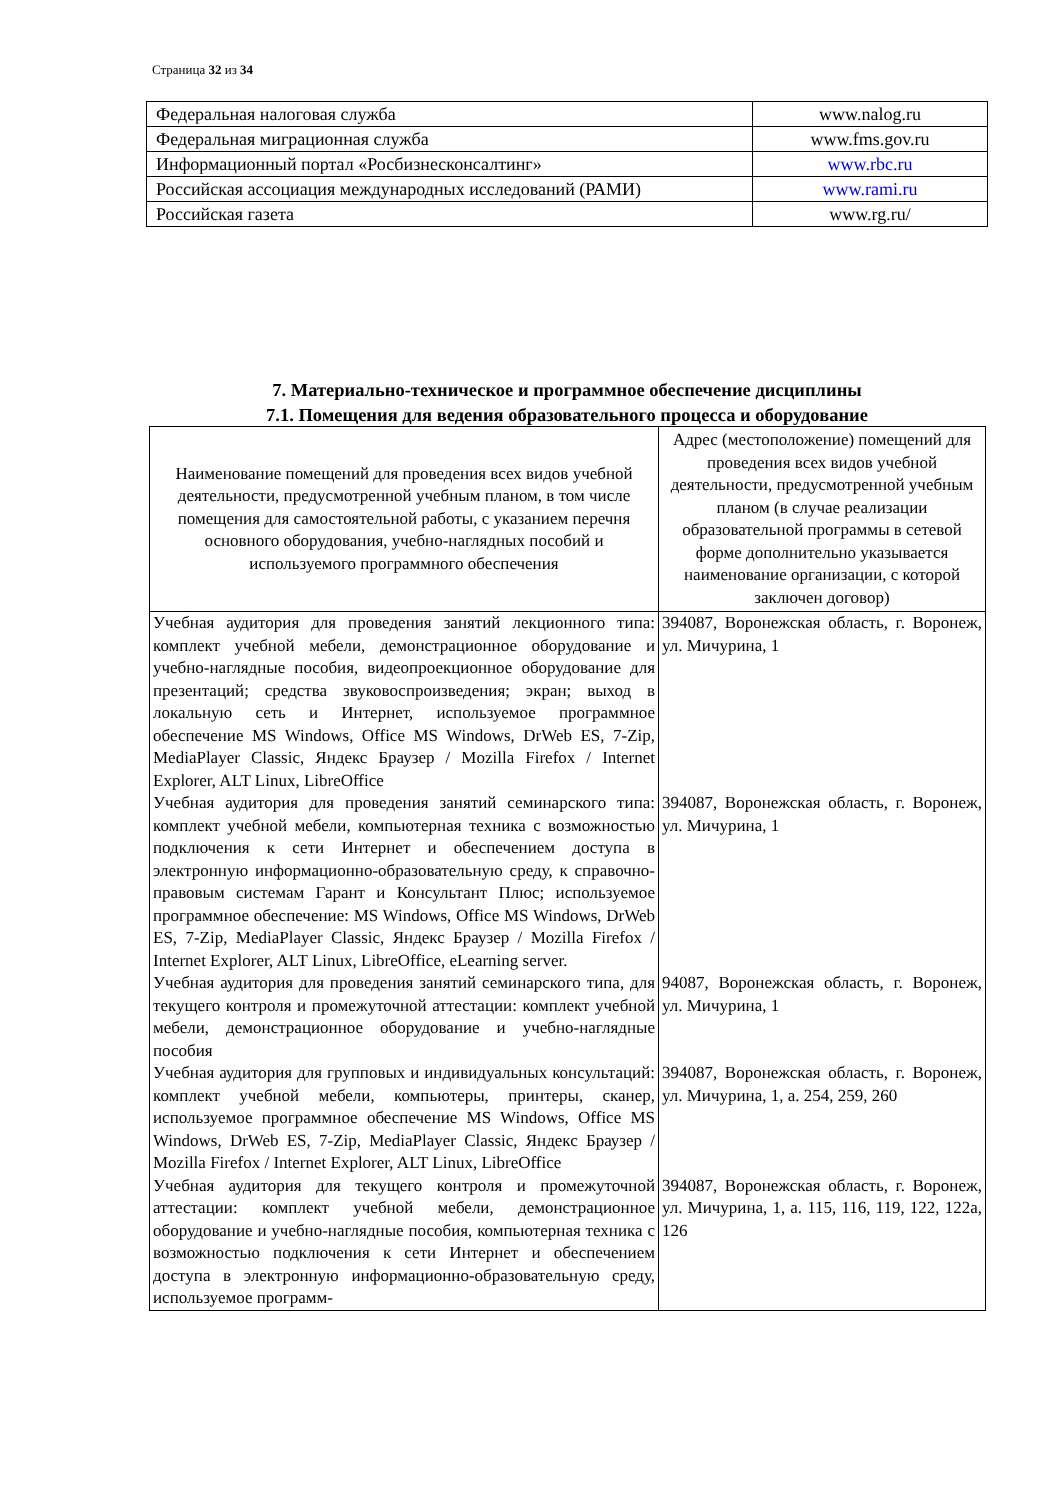Страница 32 из 34
| Федеральная налоговая служба | www.nalog.ru |
| Федеральная миграционная служба | www.fms.gov.ru |
| Информационный портал «Росбизнесконсалтинг» | www.rbc.ru |
| Российская ассоциация международных исследований (РАМИ) | www.rami.ru |
| Российская газета | www.rg.ru/ |
7. Материально-техническое и программное обеспечение дисциплины
7.1. Помещения для ведения образовательного процесса и оборудование
| Наименование помещений для проведения всех видов учебной деятельности, предусмотренной учебным планом, в том числе помещения для самостоятельной работы, с указанием перечня основного оборудования, учебно-наглядных пособий и используемого программного обеспечения | Адрес (местоположение) помещений для проведения всех видов учебной деятельности, предусмотренной учебным планом (в случае реализации образовательной программы в сетевой форме дополнительно указывается наименование организации, с которой заключен договор) |
| --- | --- |
| Учебная аудитория для проведения занятий лекционного типа: комплект учебной мебели, демонстрационное оборудование и учебно-наглядные пособия, видеопроекционное оборудование для презентаций; средства звуковоспроизведения; экран; выход в локальную сеть и Интернет, используемое программное обеспечение MS Windows, Office MS Windows, DrWeb ES, 7-Zip, MediaPlayer Classic, Яндекс Браузер / Mozilla Firefox / Internet Explorer, ALT Linux, LibreOffice | 394087, Воронежская область, г. Воронеж, ул. Мичурина, 1 |
| Учебная аудитория для проведения занятий семинарского типа: комплект учебной мебели, компьютерная техника с возможностью подключения к сети Интернет и обеспечением доступа в электронную информационно-образовательную среду, к справочно-правовым системам Гарант и Консультант Плюс; используемое программное обеспечение: MS Windows, Office MS Windows, DrWeb ES, 7-Zip, MediaPlayer Classic, Яндекс Браузер / Mozilla Firefox / Internet Explorer, ALT Linux, LibreOffice, eLearning server. | 394087, Воронежская область, г. Воронеж, ул. Мичурина, 1 |
| Учебная аудитория для проведения занятий семинарского типа, для текущего контроля и промежуточной аттестации: комплект учебной мебели, демонстрационное оборудование и учебно-наглядные пособия | 94087, Воронежская область, г. Воронеж, ул. Мичурина, 1 |
| Учебная аудитория для групповых и индивидуальных консультаций: комплект учебной мебели, компьютеры, принтеры, сканер, используемое программное обеспечение MS Windows, Office MS Windows, DrWeb ES, 7-Zip, MediaPlayer Classic, Яндекс Браузер / Mozilla Firefox / Internet Explorer, ALT Linux, LibreOffice | 394087, Воронежская область, г. Воронеж, ул. Мичурина, 1, а. 254, 259, 260 |
| Учебная аудитория для текущего контроля и промежуточной аттестации: комплект учебной мебели, демонстрационное оборудование и учебно-наглядные пособия, компьютерная техника с возможностью подключения к сети Интернет и обеспечением доступа в электронную информационно-образовательную среду, используемое программ- | 394087, Воронежская область, г. Воронеж, ул. Мичурина, 1, а. 115, 116, 119, 122, 122а, 126 |